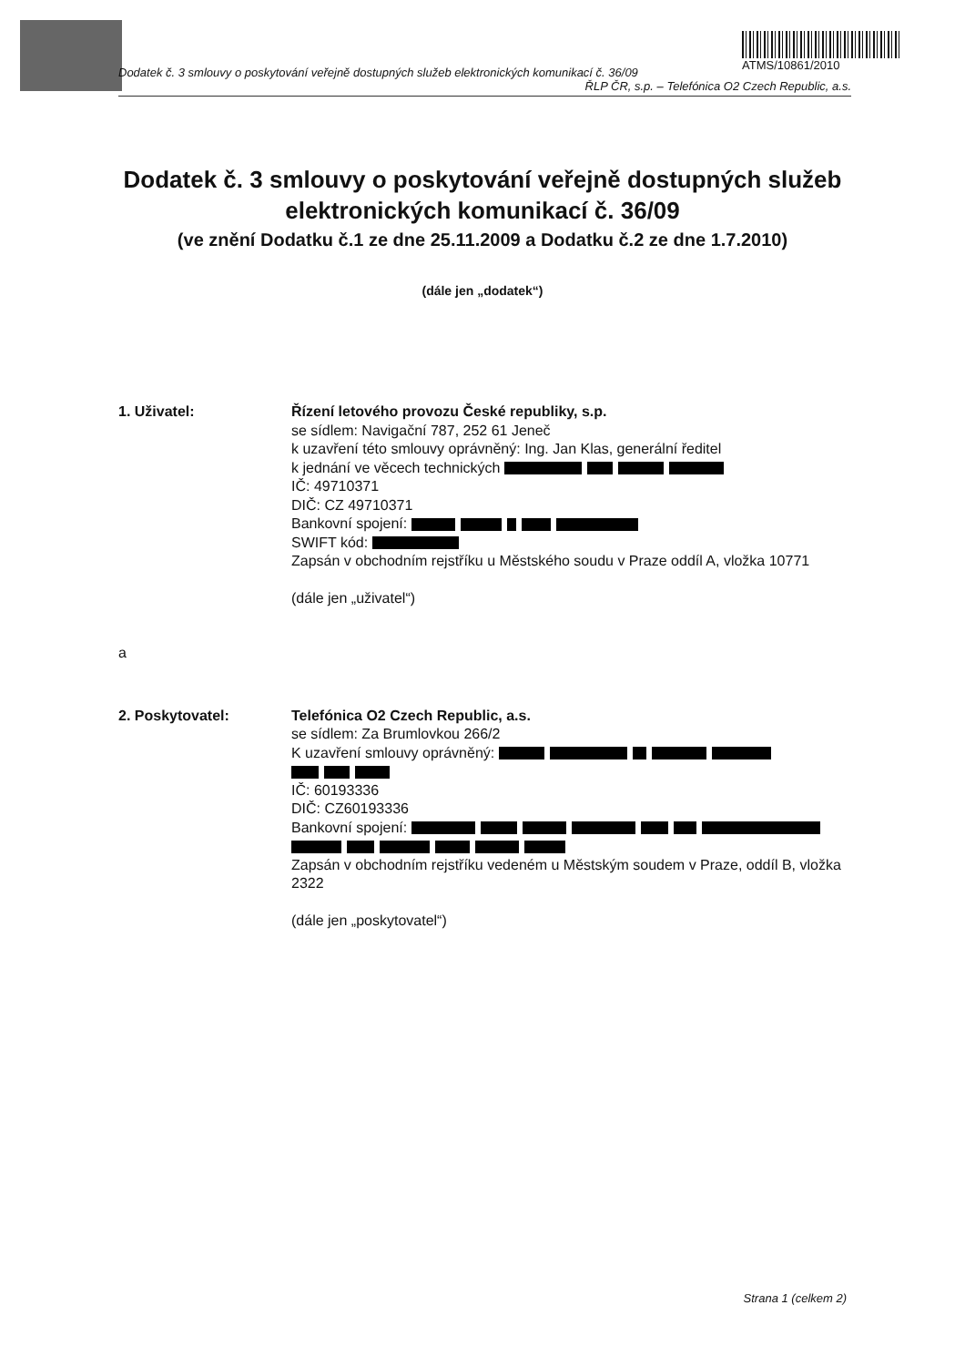ATMS/10861/2010
Dodatek č. 3 smlouvy o poskytování veřejně dostupných služeb elektronických komunikací č. 36/09
ŘLP ČR, s.p. – Telefónica O2 Czech Republic, a.s.
Dodatek č. 3 smlouvy o poskytování veřejně dostupných služeb elektronických komunikací č. 36/09
(ve znění Dodatku č.1 ze dne 25.11.2009 a Dodatku č.2 ze dne 1.7.2010)
(dále jen „dodatek“)
1. Uživatel: Řízení letového provozu České republiky, s.p.
se sídlem: Navigační 787, 252 61 Jeneč
k uzavření této smlouvy oprávněný: Ing. Jan Klas, generální ředitel
k jednání ve věcech technických
IČ: 49710371
DIČ: CZ 49710371
Bankovní spojení:
SWIFT kód:
Zapsán v obchodním rejstříku u Městského soudu v Praze oddíl A, vložka 10771
(dále jen „uživatel“)
a
2. Poskytovatel: Telefónica O2 Czech Republic, a.s.
se sídlem: Za Brumlovkou 266/2
K uzavření smlouvy oprávněný:
IČ: 60193336
DIČ: CZ60193336
Bankovní spojení:
Zapsán v obchodním rejstříku vedeném u Městským soudem v Praze, oddíl B, vložka 2322
(dále jen „poskytovatel“)
Strana 1 (celkem 2)